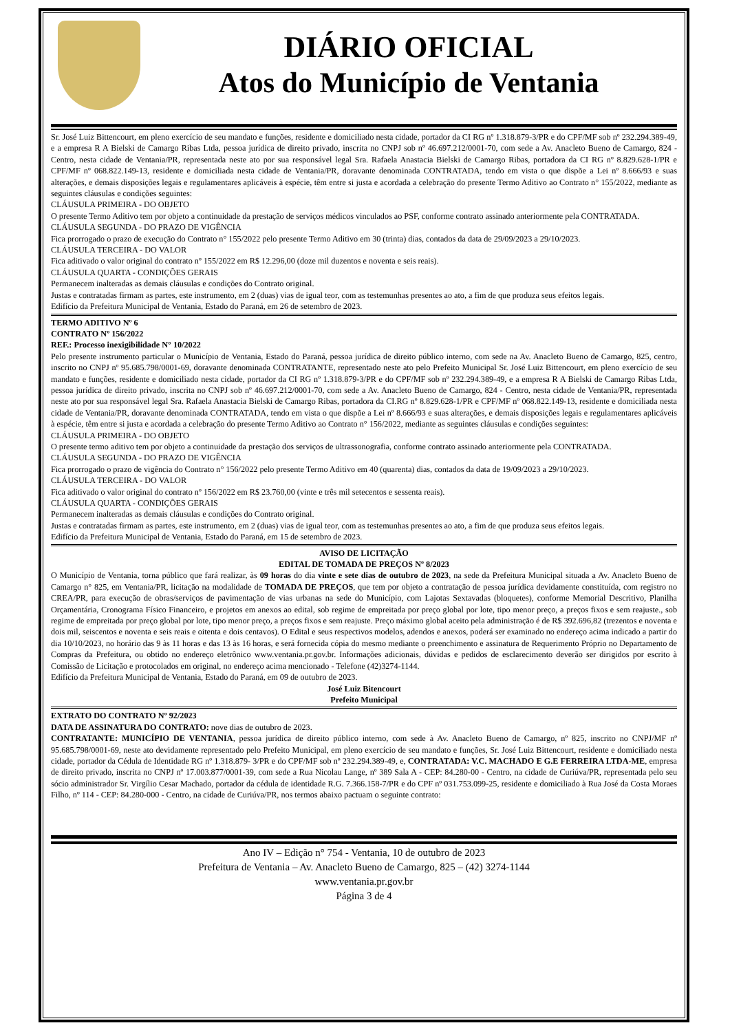DIÁRIO OFICIAL
Atos do Município de Ventania
Sr. José Luiz Bittencourt, em pleno exercício de seu mandato e funções, residente e domiciliado nesta cidade, portador da CI RG nº 1.318.879-3/PR e do CPF/MF sob nº 232.294.389-49, e a empresa R A Bielski de Camargo Ribas Ltda, pessoa jurídica de direito privado, inscrita no CNPJ sob nº 46.697.212/0001-70, com sede a Av. Anacleto Bueno de Camargo, 824 - Centro, nesta cidade de Ventania/PR, representada neste ato por sua responsável legal Sra. Rafaela Anastacia Bielski de Camargo Ribas, portadora da CI RG nº 8.829.628-1/PR e CPF/MF nº 068.822.149-13, residente e domiciliada nesta cidade de Ventania/PR, doravante denominada CONTRATADA, tendo em vista o que dispõe a Lei nº 8.666/93 e suas alterações, e demais disposições legais e regulamentares aplicáveis à espécie, têm entre si justa e acordada a celebração do presente Termo Aditivo ao Contrato n° 155/2022, mediante as seguintes cláusulas e condições seguintes:
CLÁUSULA PRIMEIRA - DO OBJETO
O presente Termo Aditivo tem por objeto a continuidade da prestação de serviços médicos vinculados ao PSF, conforme contrato assinado anteriormente pela CONTRATADA.
CLÁUSULA SEGUNDA - DO PRAZO DE VIGÊNCIA
Fica prorrogado o prazo de execução do Contrato n° 155/2022 pelo presente Termo Aditivo em 30 (trinta) dias, contados da data de 29/09/2023 a 29/10/2023.
CLÁUSULA TERCEIRA - DO VALOR
Fica aditivado o valor original do contrato nº 155/2022 em R$ 12.296,00 (doze mil duzentos e noventa e seis reais).
CLÁUSULA QUARTA - CONDIÇÕES GERAIS
Permanecem inalteradas as demais cláusulas e condições do Contrato original.
Justas e contratadas firmam as partes, este instrumento, em 2 (duas) vias de igual teor, com as testemunhas presentes ao ato, a fim de que produza seus efeitos legais.
Edifício da Prefeitura Municipal de Ventania, Estado do Paraná, em 26 de setembro de 2023.
TERMO ADITIVO Nº 6
CONTRATO Nº 156/2022
REF.: Processo inexigibilidade N° 10/2022
Pelo presente instrumento particular o Município de Ventania, Estado do Paraná, pessoa jurídica de direito público interno, com sede na Av. Anacleto Bueno de Camargo, 825, centro, inscrito no CNPJ nº 95.685.798/0001-69, doravante denominada CONTRATANTE, representado neste ato pelo Prefeito Municipal Sr. José Luiz Bittencourt, em pleno exercício de seu mandato e funções, residente e domiciliado nesta cidade, portador da CI RG nº 1.318.879-3/PR e do CPF/MF sob nº 232.294.389-49, e a empresa R A Bielski de Camargo Ribas Ltda, pessoa jurídica de direito privado, inscrita no CNPJ sob nº 46.697.212/0001-70, com sede a Av. Anacleto Bueno de Camargo, 824 - Centro, nesta cidade de Ventania/PR, representada neste ato por sua responsável legal Sra. Rafaela Anastacia Bielski de Camargo Ribas, portadora da CI.RG nº 8.829.628-1/PR e CPF/MF nº 068.822.149-13, residente e domiciliada nesta cidade de Ventania/PR, doravante denominada CONTRATADA, tendo em vista o que dispõe a Lei nº 8.666/93 e suas alterações, e demais disposições legais e regulamentares aplicáveis à espécie, têm entre si justa e acordada a celebração do presente Termo Aditivo ao Contrato n° 156/2022, mediante as seguintes cláusulas e condições seguintes:
CLÁUSULA PRIMEIRA - DO OBJETO
O presente termo aditivo tem por objeto a continuidade da prestação dos serviços de ultrassonografia, conforme contrato assinado anteriormente pela CONTRATADA.
CLÁUSULA SEGUNDA - DO PRAZO DE VIGÊNCIA
Fica prorrogado o prazo de vigência do Contrato n° 156/2022 pelo presente Termo Aditivo em 40 (quarenta) dias, contados da data de 19/09/2023 a 29/10/2023.
CLÁUSULA TERCEIRA - DO VALOR
Fica aditivado o valor original do contrato nº 156/2022 em R$ 23.760,00 (vinte e três mil setecentos e sessenta reais).
CLÁUSULA QUARTA - CONDIÇÕES GERAIS
Permanecem inalteradas as demais cláusulas e condições do Contrato original.
Justas e contratadas firmam as partes, este instrumento, em 2 (duas) vias de igual teor, com as testemunhas presentes ao ato, a fim de que produza seus efeitos legais.
Edifício da Prefeitura Municipal de Ventania, Estado do Paraná, em 15 de setembro de 2023.
AVISO DE LICITAÇÃO
EDITAL DE TOMADA DE PREÇOS Nº 8/2023
O Município de Ventania, torna público que fará realizar, às 09 horas do dia vinte e sete dias de outubro de 2023, na sede da Prefeitura Municipal situada a Av. Anacleto Bueno de Camargo n° 825, em Ventania/PR, licitação na modalidade de TOMADA DE PREÇOS, que tem por objeto a contratação de pessoa jurídica devidamente constituída, com registro no CREA/PR, para execução de obras/serviços de pavimentação de vias urbanas na sede do Município, com Lajotas Sextavadas (bloquetes), conforme Memorial Descritivo, Planilha Orçamentária, Cronograma Físico Financeiro, e projetos em anexos ao edital, sob regime de empreitada por preço global por lote, tipo menor preço, a preços fixos e sem reajuste., sob regime de empreitada por preço global por lote, tipo menor preço, a preços fixos e sem reajuste. Preço máximo global aceito pela administração é de R$ 392.696,82 (trezentos e noventa e dois mil, seiscentos e noventa e seis reais e oitenta e dois centavos). O Edital e seus respectivos modelos, adendos e anexos, poderá ser examinado no endereço acima indicado a partir do dia 10/10/2023, no horário das 9 às 11 horas e das 13 às 16 horas, e será fornecida cópia do mesmo mediante o preenchimento e assinatura de Requerimento Próprio no Departamento de Compras da Prefeitura, ou obtido no endereço eletrônico www.ventania.pr.gov.br. Informações adicionais, dúvidas e pedidos de esclarecimento deverão ser dirigidos por escrito à Comissão de Licitação e protocolados em original, no endereço acima mencionado - Telefone (42)3274-1144.
Edifício da Prefeitura Municipal de Ventania, Estado do Paraná, em 09 de outubro de 2023.
José Luiz Bitencourt
Prefeito Municipal
EXTRATO DO CONTRATO Nº 92/2023
DATA DE ASSINATURA DO CONTRATO: nove dias de outubro de 2023.
CONTRATANTE: MUNICÍPIO DE VENTANIA, pessoa jurídica de direito público interno, com sede à Av. Anacleto Bueno de Camargo, nº 825, inscrito no CNPJ/MF nº 95.685.798/0001-69, neste ato devidamente representado pelo Prefeito Municipal, em pleno exercício de seu mandato e funções, Sr. José Luiz Bittencourt, residente e domiciliado nesta cidade, portador da Cédula de Identidade RG nº 1.318.879- 3/PR e do CPF/MF sob nº 232.294.389-49, e, CONTRATADA: V.C. MACHADO E G.E FERREIRA LTDA-ME, empresa de direito privado, inscrita no CNPJ nº 17.003.877/0001-39, com sede a Rua Nicolau Lange, nº 389 Sala A - CEP: 84.280-00 - Centro, na cidade de Curiúva/PR, representada pelo seu sócio administrador Sr. Virgílio Cesar Machado, portador da cédula de identidade R.G. 7.366.158-7/PR e do CPF nº 031.753.099-25, residente e domiciliado à Rua José da Costa Moraes Filho, nº 114 - CEP: 84.280-000 - Centro, na cidade de Curiúva/PR, nos termos abaixo pactuam o seguinte contrato:
Ano IV – Edição n° 754 - Ventania, 10 de outubro de 2023
Prefeitura de Ventania – Av. Anacleto Bueno de Camargo, 825 – (42) 3274-1144
www.ventania.pr.gov.br
Página 3 de 4